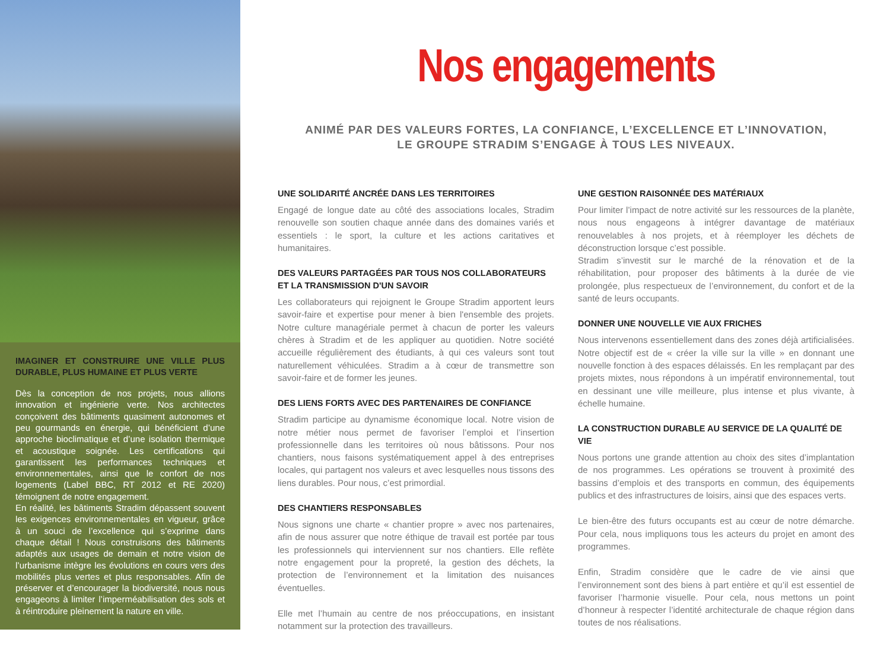IMAGINER ET CONSTRUIRE UNE VILLE PLUS DURABLE, PLUS HUMAINE ET PLUS VERTE
Dès la conception de nos projets, nous allions innovation et ingénierie verte. Nos architectes conçoivent des bâtiments quasiment autonomes et peu gourmands en énergie, qui bénéficient d’une approche bioclimatique et d’une isolation thermique et acoustique soignée. Les certifications qui garantissent les performances techniques et environnementales, ainsi que le confort de nos logements (Label BBC, RT 2012 et RE 2020) témoignent de notre engagement.
En réalité, les bâtiments Stradim dépassent souvent les exigences environnementales en vigueur, grâce à un souci de l’excellence qui s’exprime dans chaque détail ! Nous construisons des bâtiments adaptés aux usages de demain et notre vision de l’urbanisme intègre les évolutions en cours vers des mobilités plus vertes et plus responsables. Afin de préserver et d’encourager la biodiversité, nous nous engageons à limiter l’imperméabilisation des sols et à réintroduire pleinement la nature en ville.
Nos engagements
ANIMÉ PAR DES VALEURS FORTES, LA CONFIANCE, L’EXCELLENCE ET L’INNOVATION,
LE GROUPE STRADIM S’ENGAGE À TOUS LES NIVEAUX.
UNE SOLIDARITÉ ANCRÉE DANS LES TERRITOIRES
Engagé de longue date au côté des associations locales, Stradim renouvelle son soutien chaque année dans des domaines variés et essentiels : le sport, la culture et les actions caritatives et humanitaires.
DES VALEURS PARTAGÉES PAR TOUS NOS COLLABORATEURS ET LA TRANSMISSION D'UN SAVOIR
Les collaborateurs qui rejoignent le Groupe Stradim apportent leurs savoir-faire et expertise pour mener à bien l'ensemble des projets. Notre culture managériale permet à chacun de porter les valeurs chères à Stradim et de les appliquer au quotidien. Notre société accueille régulièrement des étudiants, à qui ces valeurs sont tout naturellement véhiculées. Stradim a à cœur de transmettre son savoir-faire et de former les jeunes.
DES LIENS FORTS AVEC DES PARTENAIRES DE CONFIANCE
Stradim participe au dynamisme économique local. Notre vision de notre métier nous permet de favoriser l’emploi et l’insertion professionnelle dans les territoires où nous bâtissons. Pour nos chantiers, nous faisons systématiquement appel à des entreprises locales, qui partagent nos valeurs et avec lesquelles nous tissons des liens durables. Pour nous, c’est primordial.
DES CHANTIERS RESPONSABLES
Nous signons une charte « chantier propre » avec nos partenaires, afin de nous assurer que notre éthique de travail est portée par tous les professionnels qui interviennent sur nos chantiers. Elle reflète notre engagement pour la propreté, la gestion des déchets, la protection de l’environnement et la limitation des nuisances éventuelles.
Elle met l’humain au centre de nos préoccupations, en insistant notamment sur la protection des travailleurs.
UNE GESTION RAISONNÉE DES MATÉRIAUX
Pour limiter l’impact de notre activité sur les ressources de la planète, nous nous engageons à intégrer davantage de matériaux renouvelables à nos projets, et à réemployer les déchets de déconstruction lorsque c’est possible.
Stradim s’investit sur le marché de la rénovation et de la réhabilitation, pour proposer des bâtiments à la durée de vie prolongée, plus respectueux de l’environnement, du confort et de la santé de leurs occupants.
DONNER UNE NOUVELLE VIE AUX FRICHES
Nous intervenons essentiellement dans des zones déjà artificialisées. Notre objectif est de « créer la ville sur la ville » en donnant une nouvelle fonction à des espaces délaissés. En les remplaçant par des projets mixtes, nous répondons à un impératif environnemental, tout en dessinant une ville meilleure, plus intense et plus vivante, à échelle humaine.
LA CONSTRUCTION DURABLE AU SERVICE DE LA QUALITÉ DE VIE
Nous portons une grande attention au choix des sites d’implantation de nos programmes. Les opérations se trouvent à proximité des bassins d’emplois et des transports en commun, des équipements publics et des infrastructures de loisirs, ainsi que des espaces verts.
Le bien-être des futurs occupants est au cœur de notre démarche. Pour cela, nous impliquons tous les acteurs du projet en amont des programmes.
Enfin, Stradim considère que le cadre de vie ainsi que l’environnement sont des biens à part entière et qu’il est essentiel de favoriser l’harmonie visuelle. Pour cela, nous mettons un point d’honneur à respecter l’identité architecturale de chaque région dans toutes de nos réalisations.